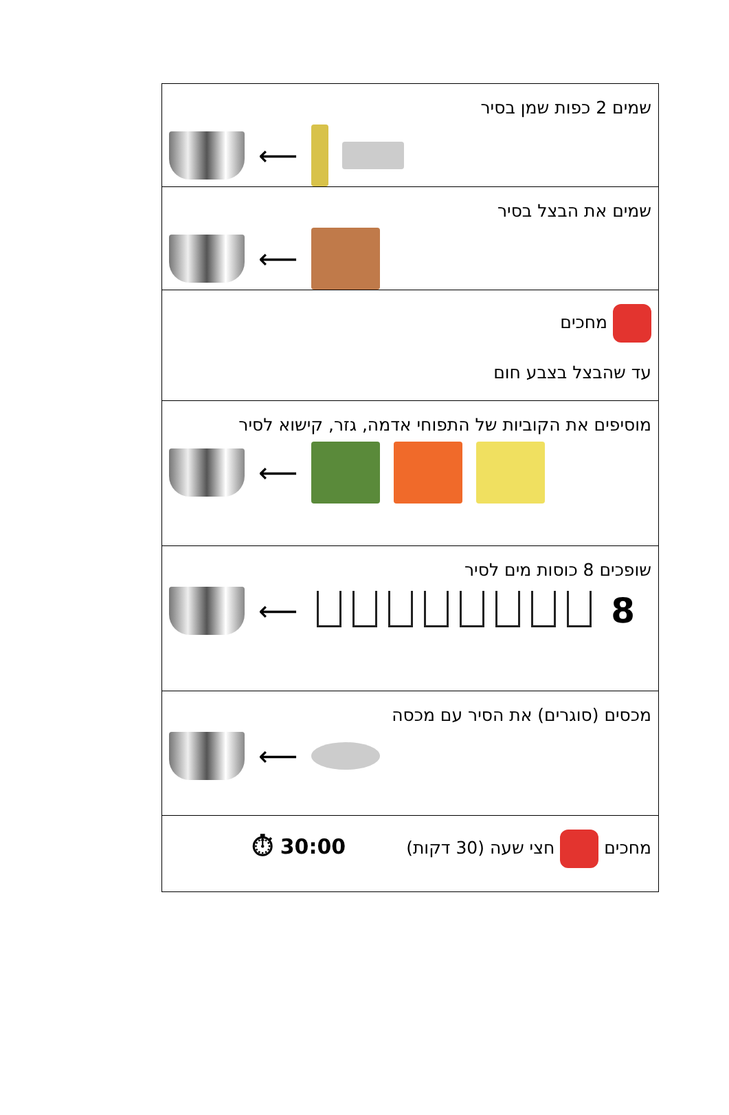| שמים 2 כפות שמן בסיר ⟵ |
| שמים את הבצל בסיר ⟵ |
| מחכים עד שהבצל בצבע חום |
| מוסיפים את הקוביות של התפוחי אדמה, גזר, קישוא לסיר ⟵ |
| שופכים 8 כוסות מים לסיר ⟵ 8 |
| מכסים (סוגרים) את הסיר עם מכסה ⟵ |
| מחכים חצי שעה (30 דקות) 30:00 ⏱ |